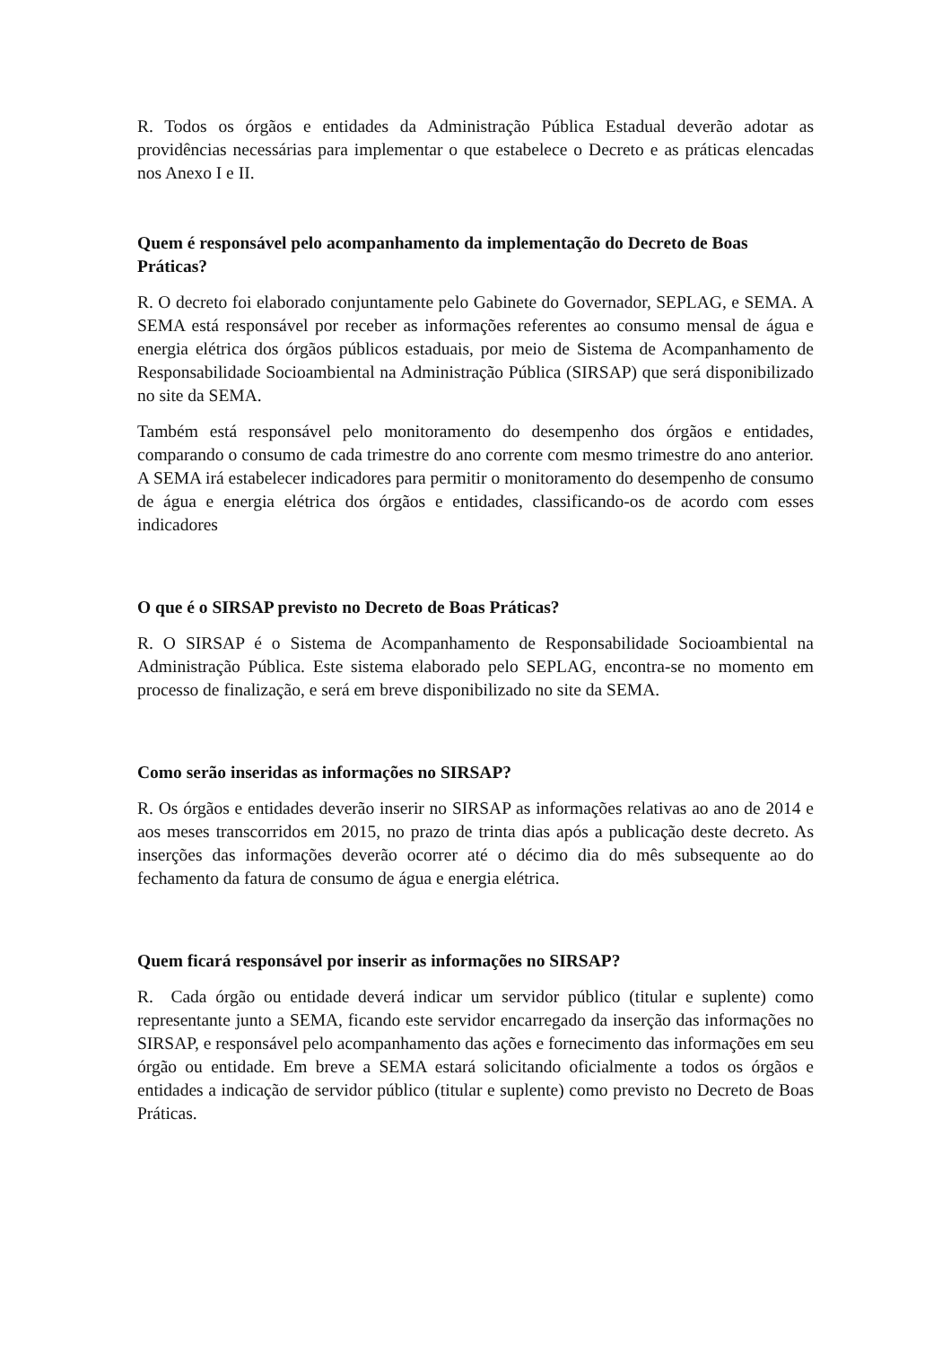R. Todos os órgãos e entidades da Administração Pública Estadual deverão adotar as providências necessárias para implementar o que estabelece o Decreto e as práticas elencadas nos Anexo I e II.
Quem é responsável pelo acompanhamento da implementação do Decreto de Boas Práticas?
R. O decreto foi elaborado conjuntamente pelo Gabinete do Governador, SEPLAG, e SEMA. A SEMA está responsável por receber as informações referentes ao consumo mensal de água e energia elétrica dos órgãos públicos estaduais, por meio de Sistema de Acompanhamento de Responsabilidade Socioambiental na Administração Pública (SIRSAP) que será disponibilizado no site da SEMA.
Também está responsável pelo monitoramento do desempenho dos órgãos e entidades, comparando o consumo de cada trimestre do ano corrente com mesmo trimestre do ano anterior. A SEMA irá estabelecer indicadores para permitir o monitoramento do desempenho de consumo de água e energia elétrica dos órgãos e entidades, classificando-os de acordo com esses indicadores
O que é o SIRSAP previsto no Decreto de Boas Práticas?
R. O SIRSAP é o Sistema de Acompanhamento de Responsabilidade Socioambiental na Administração Pública. Este sistema elaborado pelo SEPLAG, encontra-se no momento em processo de finalização, e será em breve disponibilizado no site da SEMA.
Como serão inseridas as informações no SIRSAP?
R. Os órgãos e entidades deverão inserir no SIRSAP as informações relativas ao ano de 2014 e aos meses transcorridos em 2015, no prazo de trinta dias após a publicação deste decreto. As inserções das informações deverão ocorrer até o décimo dia do mês subsequente ao do fechamento da fatura de consumo de água e energia elétrica.
Quem ficará responsável por inserir as informações no SIRSAP?
R. Cada órgão ou entidade deverá indicar um servidor público (titular e suplente) como representante junto a SEMA, ficando este servidor encarregado da inserção das informações no SIRSAP, e responsável pelo acompanhamento das ações e fornecimento das informações em seu órgão ou entidade. Em breve a SEMA estará solicitando oficialmente a todos os órgãos e entidades a indicação de servidor público (titular e suplente) como previsto no Decreto de Boas Práticas.